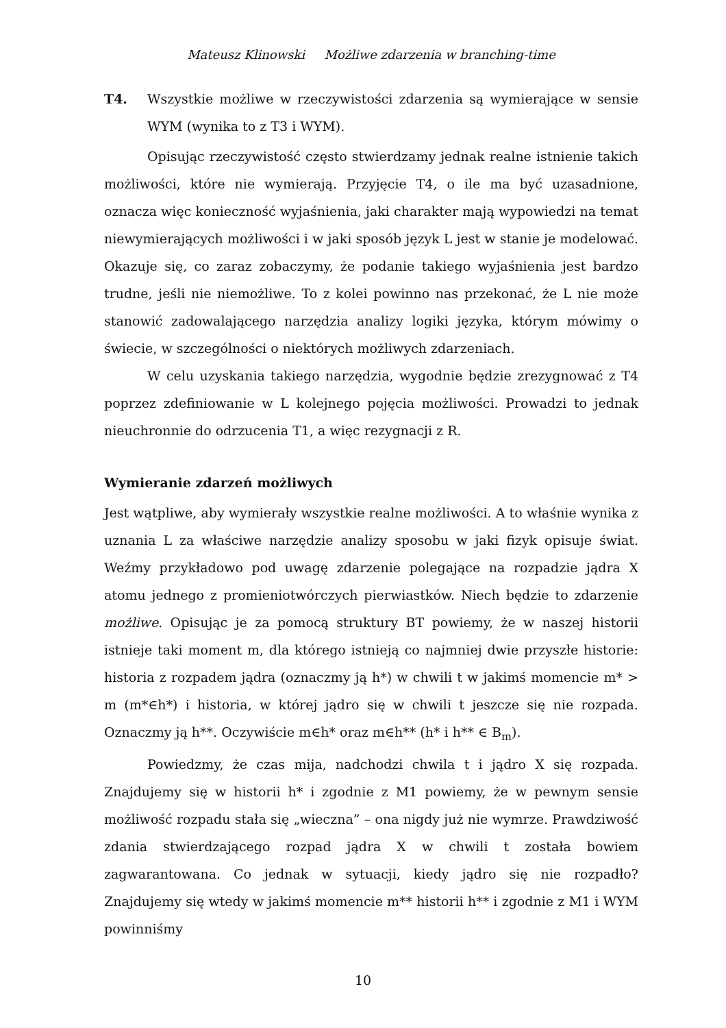Mateusz Klinowski Możliwe zdarzenia w branching-time
T4. Wszystkie możliwe w rzeczywistości zdarzenia są wymierające w sensie WYM (wynika to z T3 i WYM).
Opisując rzeczywistość często stwierdzamy jednak realne istnienie takich możliwości, które nie wymierają. Przyjęcie T4, o ile ma być uzasadnione, oznacza więc konieczność wyjaśnienia, jaki charakter mają wypowiedzi na temat niewymierających możliwości i w jaki sposób język L jest w stanie je modelować. Okazuje się, co zaraz zobaczymy, że podanie takiego wyjaśnienia jest bardzo trudne, jeśli nie niemożliwe. To z kolei powinno nas przekonać, że L nie może stanowić zadowalającego narzędzia analizy logiki języka, którym mówimy o świecie, w szczególności o niektórych możliwych zdarzeniach.
W celu uzyskania takiego narzędzia, wygodnie będzie zrezygnować z T4 poprzez zdefiniowanie w L kolejnego pojęcia możliwości. Prowadzi to jednak nieuchronnie do odrzucenia T1, a więc rezygnacji z R.
Wymieranie zdarzeń możliwych
Jest wątpliwe, aby wymierały wszystkie realne możliwości. A to właśnie wynika z uznania L za właściwe narzędzie analizy sposobu w jaki fizyk opisuje świat. Weźmy przykładowo pod uwagę zdarzenie polegające na rozpadzie jądra X atomu jednego z promieniotwórczych pierwiastków. Niech będzie to zdarzenie możliwe. Opisując je za pomocą struktury BT powiemy, że w naszej historii istnieje taki moment m, dla którego istnieją co najmniej dwie przyszłe historie: historia z rozpadem jądra (oznaczmy ją h*) w chwili t w jakimś momencie m* > m (m*∈h*) i historia, w której jądro się w chwili t jeszcze się nie rozpada. Oznaczmy ją h**. Oczywiście m∈h* oraz m∈h** (h* i h** ∈ B<sub>m</sub>).
Powiedzmy, że czas mija, nadchodzi chwila t i jądro X się rozpada. Znajdujemy się w historii h* i zgodnie z M1 powiemy, że w pewnym sensie możliwość rozpadu stała się „wieczna” – ona nigdy już nie wymrze. Prawdziwość zdania stwierdzającego rozpad jądra X w chwili t została bowiem zagwarantowana. Co jednak w sytuacji, kiedy jądro się nie rozpadło? Znajdujemy się wtedy w jakimś momencie m** historii h** i zgodnie z M1 i WYM powinniśmy
10